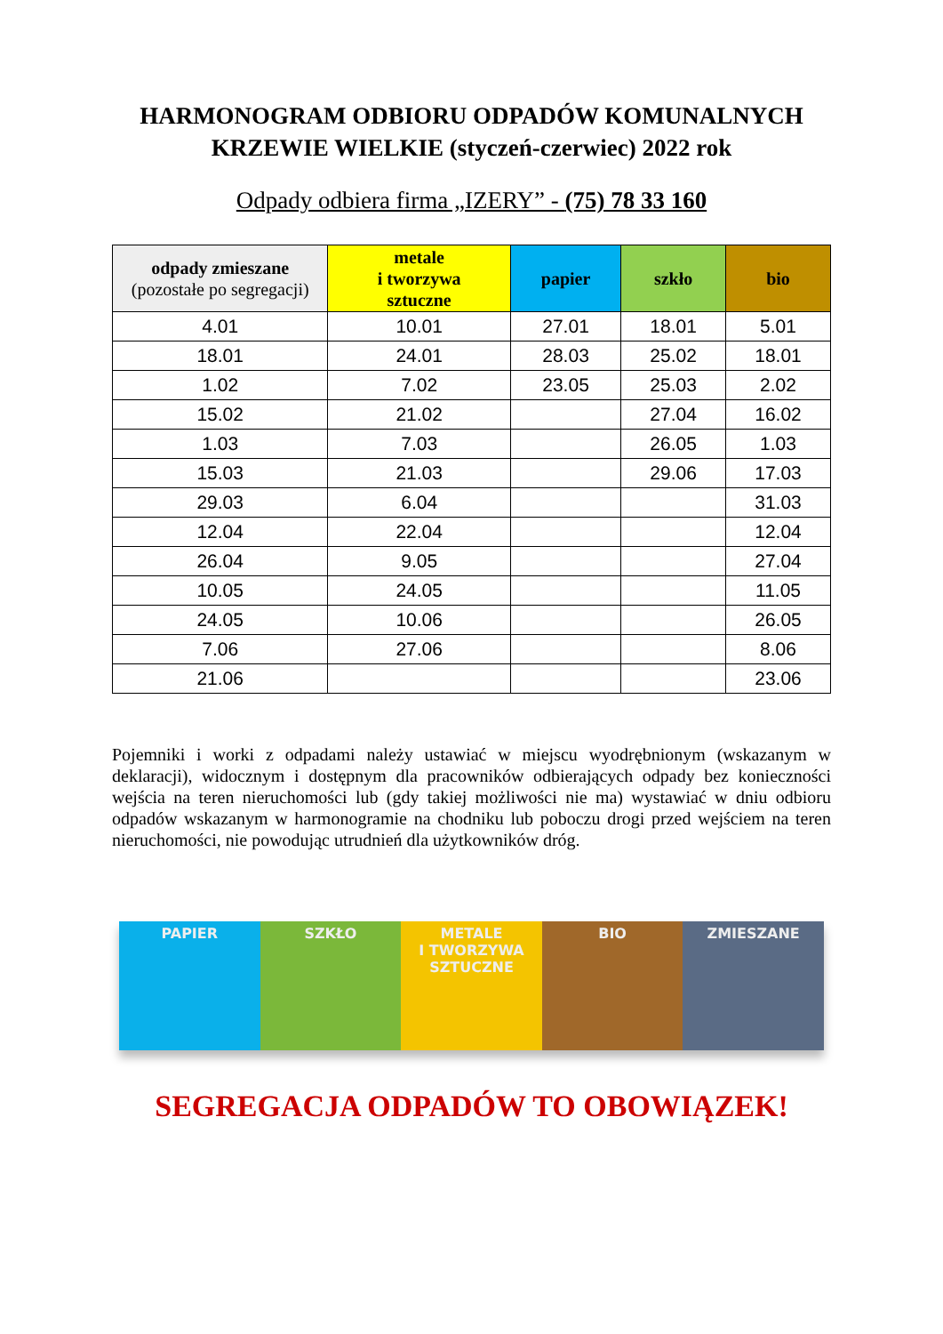HARMONOGRAM ODBIORU ODPADÓW KOMUNALNYCH
KRZEWIE WIELKIE (styczeń-czerwiec) 2022 rok
Odpady odbiera firma „IZERY” - (75) 78 33 160
| odpady zmieszane (pozostałe po segregacji) | metale i tworzywa sztuczne | papier | szkło | bio |
| --- | --- | --- | --- | --- |
| 4.01 | 10.01 | 27.01 | 18.01 | 5.01 |
| 18.01 | 24.01 | 28.03 | 25.02 | 18.01 |
| 1.02 | 7.02 | 23.05 | 25.03 | 2.02 |
| 15.02 | 21.02 | | 27.04 | 16.02 |
| 1.03 | 7.03 | | 26.05 | 1.03 |
| 15.03 | 21.03 | | 29.06 | 17.03 |
| 29.03 | 6.04 | | | 31.03 |
| 12.04 | 22.04 | | | 12.04 |
| 26.04 | 9.05 | | | 27.04 |
| 10.05 | 24.05 | | | 11.05 |
| 24.05 | 10.06 | | | 26.05 |
| 7.06 | 27.06 | | | 8.06 |
| 21.06 | | | | 23.06 |
Pojemniki i worki z odpadami należy ustawiać w miejscu wyodrębnionym (wskazanym w deklaracji), widocznym i dostępnym dla pracowników odbierających odpady bez konieczności wejścia na teren nieruchomości lub (gdy takiej możliwości nie ma) wystawiać w dniu odbioru odpadów wskazanym w harmonogramie na chodniku lub poboczu drogi przed wejściem na teren nieruchomości, nie powodując utrudnień dla użytkowników dróg.
PAPIER SZKŁO METALE
I TWORZYWA
SZTUCZNE
BIO ZMIESZANE
SEGREGACJA ODPADÓW TO OBOWIĄZEK!